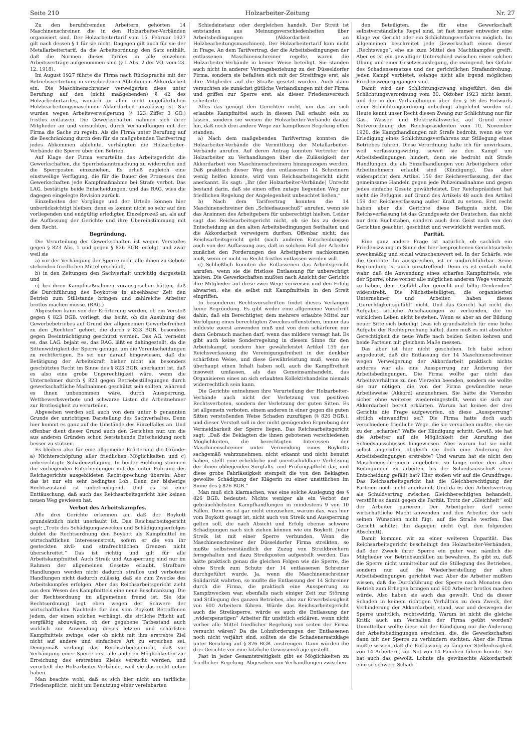Seite 210 Holzarbeiter-Zeitung Nr. 27
Zu den berufsfremden Arbeitern gehörten 14 Maschinenschreiner, die in den Holzarbeiter-Verbänden organisiert sind. Der Holzarbeitertarif vom 15. Februar 1927 gilt nach dessen § 1 für sie nicht. Dagegen gilt auch für sie der Metallarbeitertarif, da die Arbeitsordnung den Satz enthält, daß die Normen dieses Tarifes in alle einzelnen Arbeitsverträge aufgenommen sind (§ 1 Abs. 2 der VO. vom 23. 12. 1918).
Im August 1927 führte die Firma nach Rücksprache mit der Betriebsvertretung in verschiedenen Abteilungen Akkordarbeit ein. Die Maschinenschreiner verweigerten diese unter Berufung auf den (nicht maßgebenden) § 42 des Holzarbeitertarifes, wonach an allen nicht ungefährlichen Holzbearbeitungsmaschinen Akkordarbeit unzulässig ist. Sie wurden wegen Arbeitsverweigerung (§ 123 Ziffer 3 GO.) fristlos entlassen. Die Gewerkschaften nahmen sich ihrer Mitglieder an und versuchten, durch Verhandlungen mit der Firma die Sache zu regeln. Als die Firma unter Berufung auf die Beschränkung durch den für sie maßgebenden Tarifvertrag jedes Abkommen ablehnte, verhängten die Holzarbeiter-Verbände die Sperre über den Betrieb.
Auf Klage der Firma verurteilte das Arbeitsgericht die Gewerkschaften, die Sperrbekanntmachung zu widerrufen und die Sperrposten einzuziehen. Es erließ zugleich eine einstweilige Verfügung, die für die Dauer des Prozesses den Gewerkschaften jede Kampfmaßnahme bei Strafe verbot. Das LAG. bestätigte beide Entscheidungen, und das RAG. wies die dagegen eingelegte Revision zurück.
Einzelheiten der Vorgänge und der Urteile können hier unberücksichtigt bleiben; denn es kommt nicht so sehr auf den vorliegenden und endgültig erledigten Einzelprozeß an, als auf die Auffassung der Gerichte und ihre Übereinstimmung mit dem Recht.
Begründung.
Die Verurteilung der Gewerkschaften ist wegen Verstoßes gegen § 823 Abs. 1 und gegen § 826 BGB. erfolgt, und zwar weil sie
a) vor der Verhängung der Sperre nicht alle ihnen zu Gebote stehenden friedlichen Mittel erschöpft,
b) in den Zeitungen den Sachverhalt unrichtig dargestellt und
c) bei ihren Kampfmaßnahmen vorausgesehen hätten, daß die Durchführung des Boykottes in absehbarer Zeit den Betrieb zum Stillstande bringen und zahlreiche Arbeiter brotlos machen müsse. (RAG.)
Abgesehen kann von der Erörterung werden, ob ein Verstoß gegen § 823 BGB. vorliegt, das heißt, ob die Ausübung des Gewerbebetriebes auf Grund der allgemeinen Gewerbefreiheit zu den „Rechten“ gehört, die durch § 823 BGB. besonders gegen Beeinträchtigung geschützt werden. Das AG. verneint es, das LAG. bejaht es, das RAG. läßt es dahingestellt, da die Sittenwidrigkeit der Sperre genüge, um die Vorentscheidungen zu rechtfertigen. Es sei nur darauf hingewiesen, daß die Betätigung der Arbeitskraft bisher nicht als besonders geschütztes Recht im Sinne des § 823 BGB. anerkannt ist, daß es also eine grobe Ungerechtigkeit wäre, wenn die Unternehmer durch § 823 gegen Betriebsstillegungen durch gewerkschaftliche Maßnahmen geschützt sein sollten, während es ihnen unbenommen wäre, durch Aussperrung, Wettbewerbsverbote und schwarze Listen die Arbeitnehmer zur Brotlosigkeit zu verurteilen.
Abgesehen werden soll auch von dem unter b genannten Grunde der unrichtigen Darstellung des Sachverhaltes. Denn hier kommt es ganz auf die Umstände des Einzelfalles an. Und offenbar dient dieser Grund auch den Gerichten nur, um die aus anderen Gründen schon feststehende Entscheidung noch besser zu stützen.
Es bleiben also für eine allgemeine Erörterung die Gründe: a) Nichterschöpfung aller friedlichen Möglichkeiten und c) unberechtigte Schadenzufügung. In beider Richtung stimmen die vorliegenden Entscheidungen mit der unter Führung des Reichsgerichts ausgebildeten Rechtsprechung überein. Aber das ist nur ein sehr bedingtes Lob. Denn der bisherige Rechtszustand ist unbefriedigend. Und es ist eine Enttäuschung, daß auch das Reichsarbeitsgericht hier keinen neuen Weg gewiesen hat.
Verbot des Arbeitskampfes.
Alle drei Gerichte erkennen an, daß der Boykott grundsätzlich nicht unerlaubt ist. Das Reichsarbeitsgericht sagt: „Trotz des Schädigungszweckes und Schädigungserfolges duldet die Rechtsordnung den Boykott als Kampfmittel im wirtschaftlichen Interessenstreit, sofern er die von ihr gesteckten zivil- und strafrechtlichen Grenzen nicht überschreitet.“ Das ist richtig und gilt für alle Arbeitskampfmittel. Auch Streik und Aussperrung sind nur im Rahmen der allgemeinen Gesetze erlaubt. Strafbare Handlungen werden nicht dadurch straflos und verbotene Handlungen nicht dadurch zulässig, daß sie zum Zwecke des Arbeitskampfes erfolgen. Aber das Reichsarbeitsgericht zieht aus dem Wesen des Kampfmittels eine neue Beschränkung. Die der Rechtsordnung im allgemeinen fremd ist. Sie (die Rechtsordnung) legt eben wegen der Schwere der wirtschaftlichen Nachteile für den vom Boykott Betroffenen jedem, der einen solchen verhängt, die sittliche Pflicht auf, sorgfältig abzuwägen, ob der gegebene Tatbestand auch wirklich zur Anwendung dieses letzten und schärfsten Kampfmittels zwinge, oder ob nicht mit ihm erstrebte Ziel nicht auf andere und einfachere Art zu erreichen sei. Demgemäß verlangt das Reichsarbeitsgericht, daß vor Verhängung einer Sperre erst alle anderen Möglichkeiten zur Erreichung des erstrebten Zieles versucht werden, und verurteilt die Holzarbeiter-Verbände, weil sie das nicht getan haben.
Man beachte wohl, daß es sich hier nicht um tarifliche Friedenspflicht, nicht um Benutzung einer vereinbarten
Schiedsinstanz oder dergleichen handelt. Der Streit ist entstanden aus Meinungsverschiedenheiten über Arbeitsbedingungen (Akkordarbeit an Holzbearbeitungsmaschinen). Der Holzarbeitertarif kam nicht in Frage. An dem Tarifvertrag, der die Arbeitsbedingungen der entlassenen Maschinenschreiner regelte, waren die Holzarbeiter-Verbände in keiner Weise beteiligt. Sie standen auch nicht in anderer Vertragsbeziehung zu der Düsseldorfer Firma, sondern sie befaßten sich mit der Streitfrage erst, als ihre Mitglieder auf die Straße gesetzt wurden. Auch dann versuchten sie zunächst gütliche Verhandlungen mit der Firma und griffen zur Sperre erst, als dieser Friedensversuch scheiterte.
Alles das genügt den Gerichten nicht, um das an sich erlaubte Kampfmittel auch in diesem Fall erlaubt sein zu lassen, sondern sie weisen die Holzarbeiter-Verbände darauf hin, daß noch drei andere Wege zur kampflosen Regelung offen standen:
a) Nach dem maßgebenden Tarifvertrag konnten die Holzarbeiter-Verbände die Vermittlung der Metallarbeiter-Verbände anrufen. Auf deren Antrag konnten Vertreter der Holzarbeiter zu Verhandlungen über die Zulässigkeit der Akkordarbeit von Maschinenschreinern hinzugezogen werden. Daß praktisch dieser Weg den entlassenen 14 Schreinern wenig helfen konnte, wird vom Reichsarbeitsgericht nicht anerkannt. Es sagt: „Ihr (der Holzarbeiter-Verbände) Unrecht bestand darin, daß sie einen offen zutage liegenden Weg zur friedlichen Regelung der Angelegenheit unbeachtet ließen.“
b) Nach dem Tarifvertrag konnten die 14 Maschinenschreiner den „Schiedsausschuß“ anrufen, wenn sie das Ansinnen des Arbeitgebers für unberechtigt hielten. Leider sagt das Reichsarbeitsgericht nicht, ob sie bis zu dessen Entscheidung an den alten Arbeitsbedingungen festhalten und die Akkordarbeit verweigern durften. Offenbar nicht; das Reichsarbeitsgericht geht (nach anderen Entscheidungen) auch von der Auffassung aus, daß in solchem Fall der Arbeiter zunächst den Forderungen des Arbeitgebers nachkommen muß, wenn er nicht zu Recht fristlos entlassen werden will.
c) Schließlich konnten die Entlassenen das Arbeitsgericht anrufen, wenn sie die fristlose Entlassung für unberechtigt hielten. Die Gewerkschaften mußten nach Ansicht der Gerichts ihre Mitglieder auf diese zwei Wege verweisen und den Erfolg abwarten, ehe sie selbst mit Kampfmitteln in den Streit eingriffen.
In besonderen Rechtsvorschriften findet dieses Verlangen keine Begründung. Es gibt weder eine allgemeine Vorschrift dahin, daß ein Berechtigter, dem mehrere erlaubte Mittel zur Verfolgung eines berechtigten Zweckes offenstehen, immer das mildeste zuerst anwenden muß und von dem schärferen nur dann Gebrauch machen darf, wenn das mildere versagt hat. Es gibt auch keine Sonderregelung in diesem Sinne für den Arbeitskampf, sondern hier gewährleistet Artikel 159 der Reichsverfassung die Vereinigungsfreiheit in der denkbar schärfsten Weise, und diese Gewährleistung muß, wenn sie überhaupt einen Inhalt haben soll, auch die Kampffreiheit insoweit umfassen, als das Gemeinsamhandeln, das Organisieren eines an sich erlaubten Kollektivhandelns niemals widerrechtlich sein kann.
Die Gerichte entnehmen ihre Verurteilung der Holzarbeiter-Verbände auch nicht der Verletzung von positiven Rechtsverboten, sondern der Verletzung der guten Sitten. Es ist allgemein verboten, einem anderen in einer gegen die guten Sitten verstoßenden Weise Schaden zuzufügen (§ 826 BGB.), und dieser Verstoß soll in der nicht genügenden Erprobung der Vermeidbarkeit der Sperre liegen. Das Reichsarbeitsgericht sagt: „Daß die Beklagten die ihnen gebotenen verschiedenen Möglichkeiten, die berechtigten Interessen der Maschinenschreiner unter Vermeidung eines Boykotts sachgemäß wahrzunehmen, nicht erkannt und nicht benutzt haben, stellt eine erhebliche und unentschuldbare Verletzung der ihnen obliegenden Sorgfalts- und Prüfungspflicht dar, und diese grobe Fahrlässigkeit stempelt die von den Beklagten gewollte Schädigung der Klägerin zu einer unsittlichen im Sinne des § 826 BGB.“
Man muß sich klarmachen, was eine solche Auslegung des § 826 BGB. bedeutet: Nichts weniger als ein Verbot der gebräuchlichsten Kampfhandlungen in mindestens 9 von 10 Fällen. Denn es ist gar nicht einzusehen, warum das, was hier vom Boykott gesagt ist, nicht auch von Streik und Aussperrung gelten soll, die nach Absicht und Erfolg ebenso schwere Schädigungen nach sich ziehen können wie ein Boykott. Jeder Streik ist mit einer Sperre verbunden. Wenn die Maschinenschreiner der Düsseldorfer Firma streikten, so mußte selbstverständlich der Zuzug von Streikbrechern ferngehalten und dazu Streikposten aufgestellt werden. Das hätte praktisch genau die gleichen Folgen wie die Sperre, die ohne Streik zum Schutz der 14 entlassenen Schreiner durchgeführt wurde. Ja, wenn die Maschinenschreiner Solidarität wahrten, so mußte die Entlassung der 14 Schreiner durch die Firma, die praktisch eine Aussperrung zu Kampfzwecken war, ebenfalls nach einiger Zeit zur Störung und Stillegung des ganzen Betriebes, also zur Erwerbslosigkeit von 600 Arbeitern führen. Würde das Reichsarbeitsgericht auch die Streiksperre, würde es auch die Entlassung der „widerspenstigen“ Arbeiter für unsittlich erklären, wenn nicht vorher alle Mittel friedlicher Regelung von seiten der Firma versucht wären? Da die Lohnforderungen der Entlassenen noch nicht verjährt sind, sollten sie die Schadenersatzklage unter Berufung auf § 826 BGB. anstrengen. Dann würden die drei Gerichte vor eine kitzliche Gewissensfrage gestellt.
Fast in jeder Gesamtstreitigkeit gibt es Möglichkeiten zu friedlicher Regelung. Abgesehen von Verhandlungen zwischen
den Beteiligten, die für eine Gewerkschaft selbstverständliche Regel sind, ist fast immer entweder eine Klage vor Gericht oder ein Schlichtungsverfahren möglich. Im allgemeinen beschreitet jede Gewerkschaft einen dieser „Rechtswege“, ehe sie zum Mittel des Machtkampfes greift. Aber es ist ein gewaltiger Unterschied zwischen einer solchen Übung und einer Gesetzesauslegung, die zwingend, bei Gefahr des Schadensersatzes und der gerichtlichen Strafandrohung, jeden Kampf verbietet, solange nicht alle irgend möglichen Friedenswege gegangen sind.
Damit wird der Schlichtungszwang eingeführt, den die Schlichtungsverordnung vom 30. Oktober 1923 nicht kennt, und der in den Verhandlungen über den § 56 des Entwurfs einer Schlichtungsordnung unbedingt abgelehnt worden ist. Heute kennt unser Recht diesen Zwang zur Schlichtung nur für Gas-, Wasser- und Elektrizitätswerke, auf Grund einer Notverordnung des Reichspräsidenten vom 10. November 1920, die Kampfhandlungen mit Strafe bedroht, wenn sie vor Erledigung eines Schlichtungsverfahrens zur Stillegung eines Betriebes führen. Diese Verordnung halte ich für unwirksam, weil verfassungswidrig, soweit sie den Kampf um Arbeitsbedingungen hindert, denn sie bedroht mit Strafe Handlungen, die als Einzelhandlungen von Arbeitgebern oder Arbeitnehmern erlaubt sind (Kündigung). Das aber widerspricht dem Artikel 159 der Reichsverfassung, der das gemeinsame Handeln gegen jede Polizeimaßnahme und gegen jedes einfache Gesetz gewährleistet. Der Reichspräsident hat nicht die Befugnis, auf Grund des Artikels 48 auch den Artikel 159 der Reichsverfassung außer Kraft zu setzen. Erst recht haben aber die Gerichte diese Befugnis nicht. Die Reichsverfassung ist das Grundgesetz der Deutschen, das nicht nur dem Buchstaben, sondern auch dem Geist nach von den Gerichten geachtet, geschützt und verwirklicht werden muß.
Parität.
Eine ganz andere Frage ist natürlich, ob sachlich ein Friedenszwang im Sinne der hier besprochenen Gerichtsurteile zweckmäßig und sozial wünschenswert sei. In der Schärfe, wie die Gerichte ihn aussprechen, ist er undurchführbar. Seine Begründung ist auch unzutreffend. Denn es ist einfach nicht wahr, daß die Anwendung eines scharfen Kampfmittels, wie der Sperre, ohne vorher alle möglichen anderen Wege versucht zu haben, dem „Gefühl aller gerecht und billig Denkenden“ widerstrebt. Die Nächstbeteiligten, die organisierten Unternehmer und Arbeiter, haben dieses „Gerechtigkeitsgefühl“ nicht. Und das Gericht hat nicht die Aufgabe, sittliche Anschauungen zu verkünden, die im wirklichen Leben nicht bestehen. Wenn es aber an der Bildung neuer Sitte sich beteiligt (was ich grundsätzlich für eine hohe Aufgabe der Rechtsprechung halte), dann muß es mit absoluter Gerechtigkeit die neue Waffe nach beiden Seiten kehren und beide Parteien mit gleichem Maße messen.
Das aber ist hier nicht geschehen. Ich habe schon angedeutet, daß die Entlassung der 14 Maschinenschreiner wegen Verweigerung der Akkordarbeit praktisch nichts anderes war als eine Aussperrung zur Änderung der Arbeitsbedingungen. Die Firma wollte gar nicht das Arbeitsverhältnis zu den Vierzehn beenden, sondern sie wollte sie nur nötigen, die von der Firma gewünschte neue Arbeitsweise (Akkord) anzunehmen. Sie hätte die Vierzehn sicher ohne weiteres wiedereingestellt, wenn sie sich zur Akkordarbeit bereit erklärten. Warum hat keines der drei Gerichte die Frage aufgeworfen, ob diese „Aussperrung“ sittlich einwandfrei sei? Die Firma hatte doch auch verschiedene friedliche Wege, die sie versuchen mußte, ehe sie zu der „scharfen“ Waffe der Kündigung schritt. Gewiß, sie hat die Arbeiter auf die Möglichkeit der Anrufung des Schiedsausschusses hingewiesen. Aber warum hat sie nicht selbst angerufen, obgleich sie doch eine Änderung der Arbeitsbedingungen erstrebte? Und warum hat sie nicht den Maschinenschreinern angeboten, so lange unter den alten Bedingungen zu arbeiten, bis der Schiedsausschuß seine Entscheidung gefällt hat? Hier stoßen wir auf die Grundfrage: Das Reichsarbeitsgericht hat die Gleichberechtigung der Parteien noch nicht anerkannt. Und da es den Arbeitsvertrag als Schuldvertrag zwischen Gleichberechtigten behandelt, verstößt es damit gegen die Parität. Trotz der „Gleichheit“ soll der Arbeiter parieren. Der Arbeitgeber darf seine wirtschaftliche Macht anwenden und den Arbeiter, der sich seinen Wünschen nicht fügt, auf die Straße werfen. Das Gericht schützt ihn dagegen nicht (vgl. den folgenden Abschnitt).
Damit kommen wir zu einer weiteren Unparität. Das Reichsarbeitsgericht bescheinigt den Holzarbeiter-Verbänden, daß der Zweck ihrer Sperre ein guter war, nämlich die Mitglieder vor Betriebsunfällen zu bewahren. Es gibt zu, daß die Sperre nicht unmittelbar auf die Stillegung des Betriebes, sondern nur auf die Wiederherstellung der alten Arbeitsbedingungen gerichtet war. Aber die Arbeiter mußten wissen, daß die Durchführung der Sperre nach Monaten den Betrieb zum Erliegen bringen und 600 Arbeiter brotlos machen würde. Also haben sie auch das gewollt. Und da dieser Schaden in keinem richtigen Verhältnis zu dem Zweck, der Verhinderung der Akkordarbeit, stand, war und deswegen die Sperre unsittlich, rechtswidrig. Warum ist nicht die gleiche Kritik auch am Verhalten der Firma geübt worden? Unmittelbar wollte diese mit der Kündigung nur die Änderung der Arbeitsbedingungen erreichen, die, die Gewerkschaften dann mit der Sperre zu verhindern suchten. Aber die Firma mußte wissen, daß die Entlassung zu längerer Stellenlosigkeit von 14 Arbeitern, zur Not von 14 Familien führen konnte. Sie hat auch das gewollt. Lohnte die gewünschte Akkordarbeit eine so schwere Schädi-